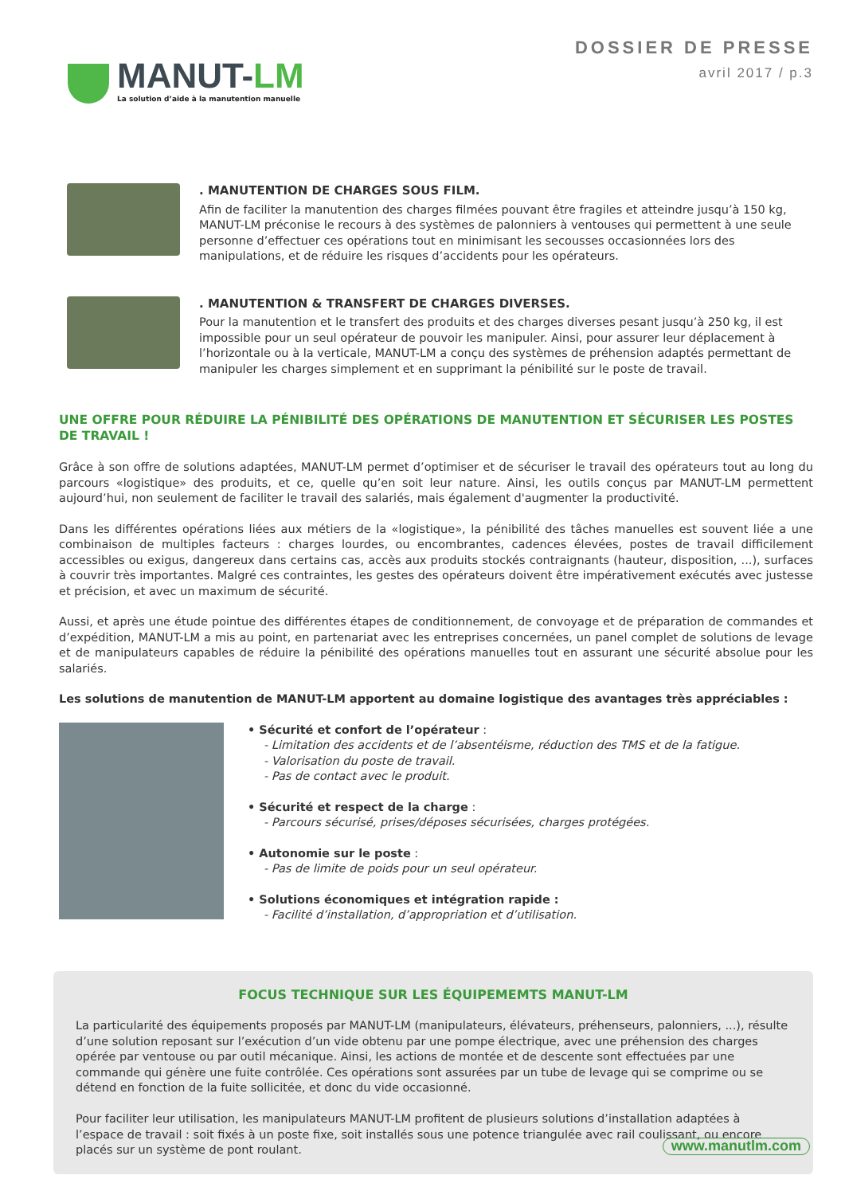MANUT-LM
La solution d’aide à la manutention manuelle
DOSSIER DE PRESSE
avril 2017 / p.3
. MANUTENTION DE CHARGES SOUS FILM.
Afin de faciliter la manutention des charges filmées pouvant être fragiles et atteindre jusqu’à 150 kg, MANUT-LM préconise le recours à des systèmes de palonniers à ventouses qui permettent à une seule personne d’effectuer ces opérations tout en minimisant les secousses occasionnées lors des manipulations, et de réduire les risques d’accidents pour les opérateurs.
. MANUTENTION & TRANSFERT DE CHARGES DIVERSES.
Pour la manutention et le transfert des produits et des charges diverses pesant jusqu’à 250 kg, il est impossible pour un seul opérateur de pouvoir les manipuler. Ainsi, pour assurer leur déplacement à l’horizontale ou à la verticale, MANUT-LM a conçu des systèmes de préhension adaptés permettant de manipuler les charges simplement et en supprimant la pénibilité sur le poste de travail.
UNE OFFRE POUR RÉDUIRE LA PÉNIBILITÉ DES OPÉRATIONS DE MANUTENTION ET SÉCURISER LES POSTES DE TRAVAIL !
Grâce à son offre de solutions adaptées, MANUT-LM permet d’optimiser et de sécuriser le travail des opérateurs tout au long du parcours «logistique» des produits, et ce, quelle qu’en soit leur nature. Ainsi, les outils conçus par MANUT-LM permettent aujourd’hui, non seulement de faciliter le travail des salariés, mais également d'augmenter la productivité.
Dans les différentes opérations liées aux métiers de la «logistique», la pénibilité des tâches manuelles est souvent liée a une combinaison de multiples facteurs : charges lourdes, ou encombrantes, cadences élevées, postes de travail difficilement accessibles ou exigus, dangereux dans certains cas, accès aux produits stockés contraignants (hauteur, disposition, ...), surfaces à couvrir très importantes. Malgré ces contraintes, les gestes des opérateurs doivent être impérativement exécutés avec justesse et précision, et avec un maximum de sécurité.
Aussi, et après une étude pointue des différentes étapes de conditionnement, de convoyage et de préparation de commandes et d’expédition, MANUT-LM a mis au point, en partenariat avec les entreprises concernées, un panel complet de solutions de levage et de manipulateurs capables de réduire la pénibilité des opérations manuelles tout en assurant une sécurité absolue pour les salariés.
Les solutions de manutention de MANUT-LM apportent au domaine logistique des avantages très appréciables :
• Sécurité et confort de l’opérateur :
- Limitation des accidents et de l’absentéisme, réduction des TMS et de la fatigue.
- Valorisation du poste de travail.
- Pas de contact avec le produit.
• Sécurité et respect de la charge :
- Parcours sécurisé, prises/déposes sécurisées, charges protégées.
• Autonomie sur le poste :
- Pas de limite de poids pour un seul opérateur.
• Solutions économiques et intégration rapide :
- Facilité d’installation, d’appropriation et d’utilisation.
FOCUS TECHNIQUE SUR LES ÉQUIPEMEMTS MANUT-LM
La particularité des équipements proposés par MANUT-LM (manipulateurs, élévateurs, préhenseurs, palonniers, ...), résulte d’une solution reposant sur l’exécution d’un vide obtenu par une pompe électrique, avec une préhension des charges opérée par ventouse ou par outil mécanique. Ainsi, les actions de montée et de descente sont effectuées par une commande qui génère une fuite contrôlée. Ces opérations sont assurées par un tube de levage qui se comprime ou se détend en fonction de la fuite sollicitée, et donc du vide occasionné.
Pour faciliter leur utilisation, les manipulateurs MANUT-LM profitent de plusieurs solutions d’installation adaptées à l’espace de travail : soit fixés à un poste fixe, soit installés sous une potence triangulée avec rail coulissant, ou encore placés sur un système de pont roulant.
www.manutlm.com